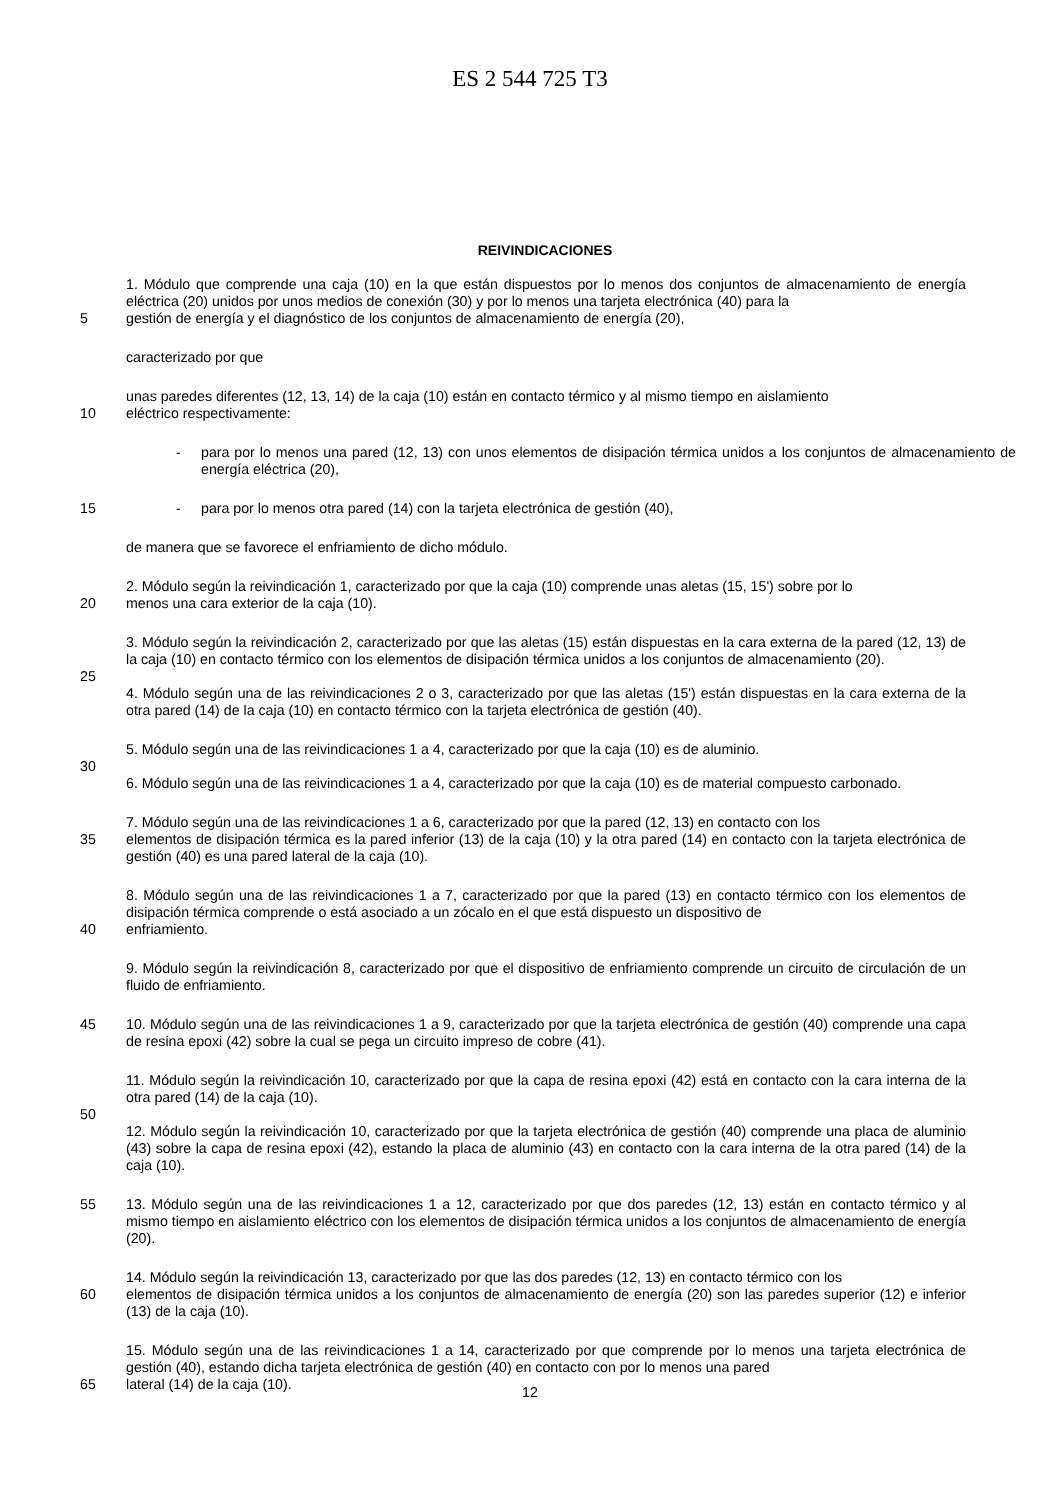ES 2 544 725 T3
REIVINDICACIONES
1. Módulo que comprende una caja (10) en la que están dispuestos por lo menos dos conjuntos de almacenamiento de energía eléctrica (20) unidos por unos medios de conexión (30) y por lo menos una tarjeta electrónica (40) para la
5 gestión de energía y el diagnóstico de los conjuntos de almacenamiento de energía (20),
caracterizado por que
unas paredes diferentes (12, 13, 14) de la caja (10) están en contacto térmico y al mismo tiempo en aislamiento
10 eléctrico respectivamente:
- para por lo menos una pared (12, 13) con unos elementos de disipación térmica unidos a los conjuntos de almacenamiento de energía eléctrica (20),
15 - para por lo menos otra pared (14) con la tarjeta electrónica de gestión (40),
de manera que se favorece el enfriamiento de dicho módulo.
2. Módulo según la reivindicación 1, caracterizado por que la caja (10) comprende unas aletas (15, 15') sobre por lo
20 menos una cara exterior de la caja (10).
3. Módulo según la reivindicación 2, caracterizado por que las aletas (15) están dispuestas en la cara externa de la pared (12, 13) de la caja (10) en contacto térmico con los elementos de disipación térmica unidos a los conjuntos de almacenamiento (20).
25
4. Módulo según una de las reivindicaciones 2 o 3, caracterizado por que las aletas (15') están dispuestas en la cara externa de la otra pared (14) de la caja (10) en contacto térmico con la tarjeta electrónica de gestión (40).
5. Módulo según una de las reivindicaciones 1 a 4, caracterizado por que la caja (10) es de aluminio.
30
6. Módulo según una de las reivindicaciones 1 a 4, caracterizado por que la caja (10) es de material compuesto carbonado.
7. Módulo según una de las reivindicaciones 1 a 6, caracterizado por que la pared (12, 13) en contacto con los
35 elementos de disipación térmica es la pared inferior (13) de la caja (10) y la otra pared (14) en contacto con la tarjeta electrónica de gestión (40) es una pared lateral de la caja (10).
8. Módulo según una de las reivindicaciones 1 a 7, caracterizado por que la pared (13) en contacto térmico con los elementos de disipación térmica comprende o está asociado a un zócalo en el que está dispuesto un dispositivo de
40 enfriamiento.
9. Módulo según la reivindicación 8, caracterizado por que el dispositivo de enfriamiento comprende un circuito de circulación de un fluido de enfriamiento.
45 10. Módulo según una de las reivindicaciones 1 a 9, caracterizado por que la tarjeta electrónica de gestión (40) comprende una capa de resina epoxi (42) sobre la cual se pega un circuito impreso de cobre (41).
11. Módulo según la reivindicación 10, caracterizado por que la capa de resina epoxi (42) está en contacto con la cara interna de la otra pared (14) de la caja (10).
50
12. Módulo según la reivindicación 10, caracterizado por que la tarjeta electrónica de gestión (40) comprende una placa de aluminio (43) sobre la capa de resina epoxi (42), estando la placa de aluminio (43) en contacto con la cara interna de la otra pared (14) de la caja (10).
55 13. Módulo según una de las reivindicaciones 1 a 12, caracterizado por que dos paredes (12, 13) están en contacto térmico y al mismo tiempo en aislamiento eléctrico con los elementos de disipación térmica unidos a los conjuntos de almacenamiento de energía (20).
14. Módulo según la reivindicación 13, caracterizado por que las dos paredes (12, 13) en contacto térmico con los
60 elementos de disipación térmica unidos a los conjuntos de almacenamiento de energía (20) son las paredes superior (12) e inferior (13) de la caja (10).
15. Módulo según una de las reivindicaciones 1 a 14, caracterizado por que comprende por lo menos una tarjeta electrónica de gestión (40), estando dicha tarjeta electrónica de gestión (40) en contacto con por lo menos una pared
65 lateral (14) de la caja (10).
12